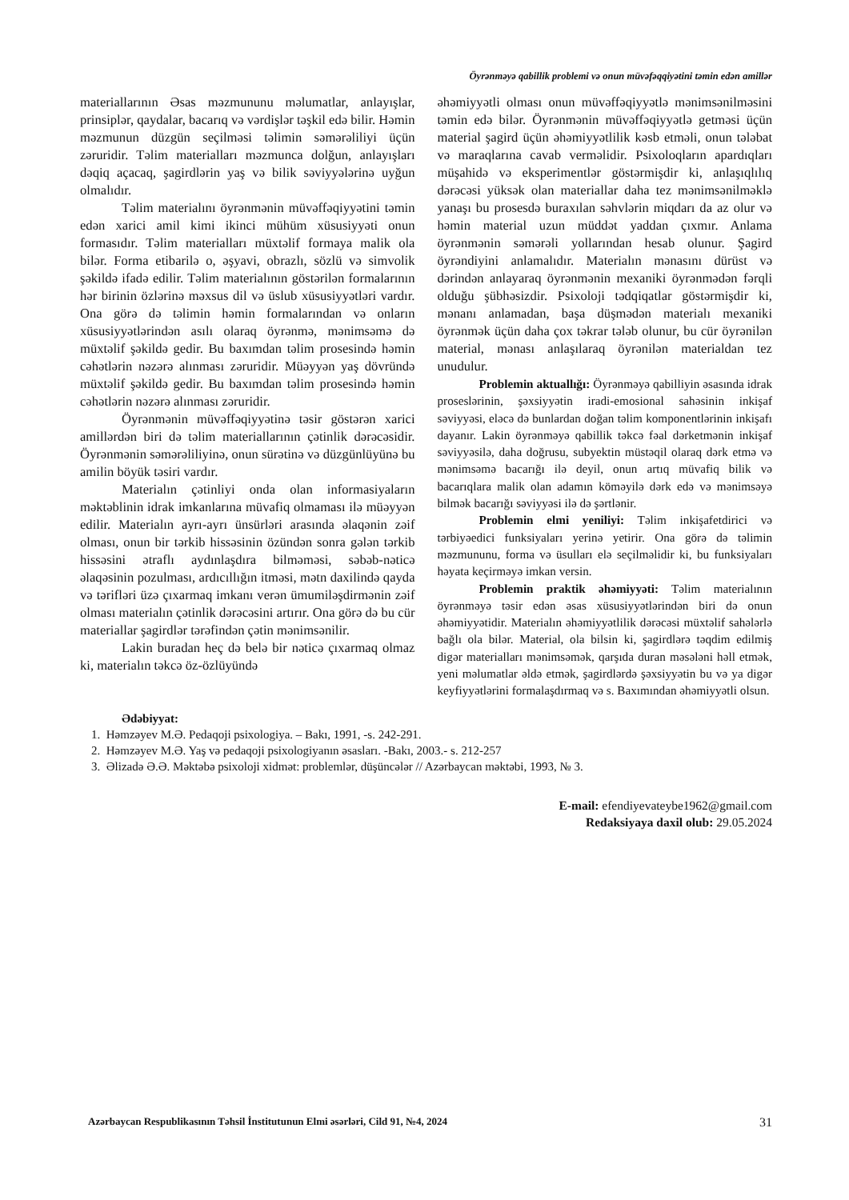Öyrənməyə qabillik problemi və onun müvəfəqqiyətini təmin edən amillər
materiallarının Əsas məzmununu məlumatlar, anlayışlar, prinsiplər, qaydalar, bacarıq və vərdişlər təşkil edə bilir. Həmin məzmunun düzgün seçilməsi təlimin səmərəliliyi üçün zəruridir. Təlim materialları məzmunca dolğun, anlayışları dəqiq açacaq, şagirdlərin yaş və bilik səviyyələrinə uyğun olmalıdır.
Təlim materialını öyrənmənin müvəffəqiyyətini təmin edən xarici amil kimi ikinci mühüm xüsusiyyəti onun formasıdır. Təlim materialları müxtəlif formaya malik ola bilər. Forma etibarilə o, əşyavi, obrazlı, sözlü və simvolik şəkildə ifadə edilir. Təlim materialının göstərilən formalarının hər birinin özlərinə məxsus dil və üslub xüsusiyyətləri vardır. Ona görə də təlimin həmin formalarından və onların xüsusiyyətlərindən asılı olaraq öyrənmə, mənimsəmə də müxtəlif şəkildə gedir. Bu baxımdan təlim prosesində həmin cəhətlərin nəzərə alınması zəruridir. Müəyyən yaş dövründə müxtəlif şəkildə gedir. Bu baxımdan təlim prosesində həmin cəhətlərin nəzərə alınması zəruridir.
Öyrənmənin müvəffəqiyyətinə təsir göstərən xarici amillərdən biri də təlim materiallarının çətinlik dərəcəsidir. Öyrənmənin səmərəliliyinə, onun sürətinə və düzgünlüyünə bu amilin böyük təsiri vardır.
Materialın çətinliyi onda olan informasiyaların məktəblinin idrak imkanlarına müvafiq olmaması ilə müəyyən edilir. Materialın ayrı-ayrı ünsürləri arasında əlaqənin zəif olması, onun bir tərkib hissəsinin özündən sonra gələn tərkib hissəsini ətraflı aydınlaşdıra bilməməsi, səbəb-nəticə əlaqəsinin pozulması, ardıcıllığın itməsi, mətn daxilində qayda və tərifləri üzə çıxarmaq imkanı verən ümumiləşdirmənin zəif olması materialın çətinlik dərəcəsini artırır. Ona görə də bu cür materiallar şagirdlər tərəfindən çətin mənimsənilir.
Lakin buradan heç də belə bir nəticə çıxarmaq olmaz ki, materialın təkcə öz-özlüyündə
əhəmiyyətli olması onun müvəffəqiyyətlə mənimsənilməsini təmin edə bilər. Öyrənmənin müvəffəqiyyətlə getməsi üçün material şagird üçün əhəmiyyətlilik kəsb etməli, onun tələbat və maraqlarına cavab verməlidir. Psixoloqların apardıqları müşahidə və eksperimentlər göstərmişdir ki, anlaşıqlılıq dərəcəsi yüksək olan materiallar daha tez mənimsənilməklə yanaşı bu prosesdə buraxılan səhvlərin miqdarı da az olur və həmin material uzun müddət yaddan çıxmır. Anlama öyrənmənin səmərəli yollarından hesab olunur. Şagird öyrəndiyini anlamalıdır. Materialın mənasını dürüst və dərindən anlayaraq öyrənmənin mexaniki öyrənmədən fərqli olduğu şübhəsizdir. Psixoloji tədqiqatlar göstərmişdir ki, mənanı anlamadan, başa düşmədən materialı mexaniki öyrənmək üçün daha çox təkrar tələb olunur, bu cür öyrənilən material, mənası anlaşılaraq öyrənilən materialdan tez unudulur.
Problemin aktuallığı: Öyrənməyə qabilliyin əsasında idrak proseslərinin, şəxsiyyətin iradi-emosional sahəsinin inkişaf səviyyəsi, eləcə də bunlardan doğan təlim komponentlərinin inkişafı dayanır. Lakin öyrənməyə qabillik təkcə fəal dərketmənin inkişaf səviyyəsilə, daha doğrusu, subyektin müstəqil olaraq dərk etmə və mənimsəmə bacarığı ilə deyil, onun artıq müvafiq bilik və bacarıqlara malik olan adamın köməyilə dərk edə və mənimsəyə bilmək bacarığı səviyyəsi ilə də şərtlənir.
Problemin elmi yeniliyi: Təlim inkişafetdirici və tərbiyəedici funksiyaları yerinə yetirir. Ona görə də təlimin məzmununu, forma və üsulları elə seçilməlidir ki, bu funksiyaları həyata keçirməyə imkan versin.
Problemin praktik əhəmiyyəti: Təlim materialının öyrənməyə təsir edən əsas xüsusiyyətlərindən biri də onun əhəmiyyətidir. Materialın əhəmiyyətlilik dərəcəsi müxtəlif sahələrlə bağlı ola bilər. Material, ola bilsin ki, şagirdlərə təqdim edilmiş digər materialları mənimsəmək, qarşıda duran məsələni həll etmək, yeni məlumatlar əldə etmək, şagirdlərdə şəxsiyyətin bu və ya digər keyfiyyətlərini formalaşdırmaq və s. Baxımından əhəmiyyətli olsun.
Ədəbiyyat:
1. Həmzəyev M.Ə. Pedaqoji psixologiya. – Bakı, 1991, -s. 242-291.
2. Həmzəyev M.Ə. Yaş və pedaqoji psixologiyanın əsasları. -Bakı, 2003.- s. 212-257
3. Əlizadə Ə.Ə. Məktəbə psixoloji xidmət: problemlər, düşüncələr // Azərbaycan məktəbi, 1993, № 3.
E-mail: efendiyevateybe1962@gmail.com
Redaksiyaya daxil olub: 29.05.2024
Azərbaycan Respublikasının Təhsil İnstitutunun Elmi əsərləri, Cild 91, №4, 2024 31